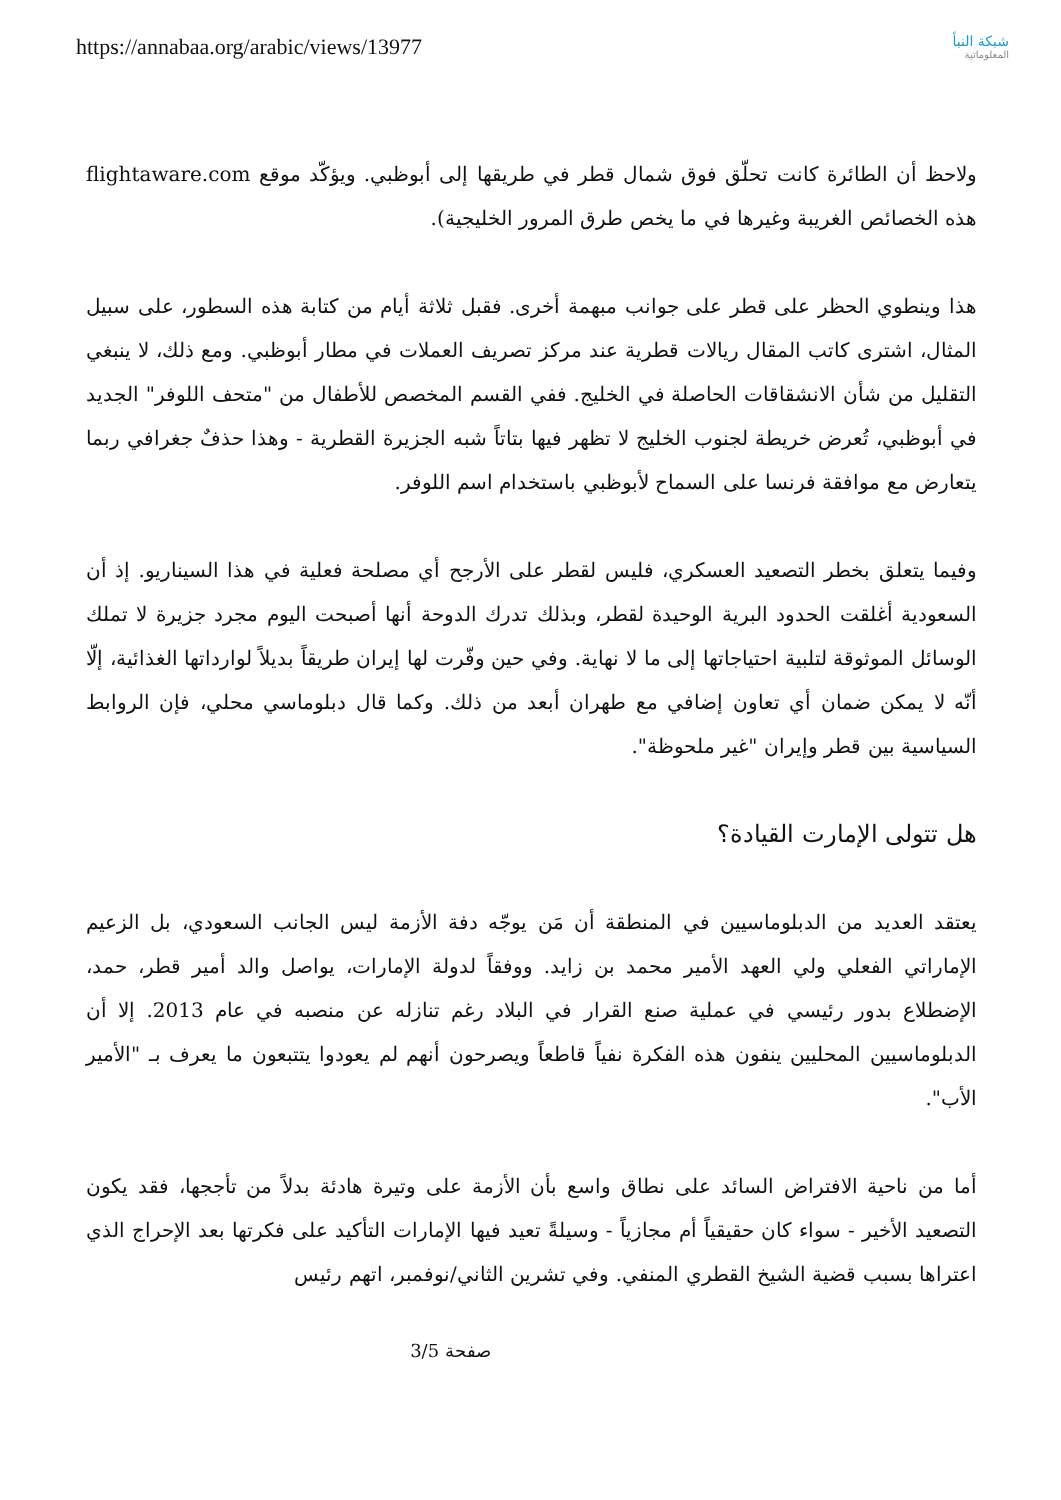https://annabaa.org/arabic/views/13977
شبكة النبأ
المعلوماتية
ولاحظ أن الطائرة كانت تحلّق فوق شمال قطر في طريقها إلى أبوظبي. ويؤكّد موقع flightaware.com هذه الخصائص الغريبة وغيرها في ما يخص طرق المرور الخليجية).
هذا وينطوي الحظر على قطر على جوانب مبهمة أخرى. فقبل ثلاثة أيام من كتابة هذه السطور، على سبيل المثال، اشترى كاتب المقال ريالات قطرية عند مركز تصريف العملات في مطار أبوظبي. ومع ذلك، لا ينبغي التقليل من شأن الانشقاقات الحاصلة في الخليج. ففي القسم المخصص للأطفال من "متحف اللوفر" الجديد في أبوظبي، تُعرض خريطة لجنوب الخليج لا تظهر فيها بتاتاً شبه الجزيرة القطرية - وهذا حذفٌ جغرافي ربما يتعارض مع موافقة فرنسا على السماح لأبوظبي باستخدام اسم اللوفر.
وفيما يتعلق بخطر التصعيد العسكري، فليس لقطر على الأرجح أي مصلحة فعلية في هذا السيناريو. إذ أن السعودية أغلقت الحدود البرية الوحيدة لقطر، وبذلك تدرك الدوحة أنها أصبحت اليوم مجرد جزيرة لا تملك الوسائل الموثوقة لتلبية احتياجاتها إلى ما لا نهاية. وفي حين وفّرت لها إيران طريقاً بديلاً لوارداتها الغذائية، إلّا أنّه لا يمكن ضمان أي تعاون إضافي مع طهران أبعد من ذلك. وكما قال دبلوماسي محلي، فإن الروابط السياسية بين قطر وإيران "غير ملحوظة".
هل تتولى الإمارت القيادة؟
يعتقد العديد من الدبلوماسيين في المنطقة أن مَن يوجّه دفة الأزمة ليس الجانب السعودي، بل الزعيم الإماراتي الفعلي ولي العهد الأمير محمد بن زايد. ووفقاً لدولة الإمارات، يواصل والد أمير قطر، حمد، الإضطلاع بدور رئيسي في عملية صنع القرار في البلاد رغم تنازله عن منصبه في عام 2013. إلا أن الدبلوماسيين المحليين ينفون هذه الفكرة نفياً قاطعاً ويصرحون أنهم لم يعودوا يتتبعون ما يعرف بـ "الأمير الأب".
أما من ناحية الافتراض السائد على نطاق واسع بأن الأزمة على وتيرة هادئة بدلاً من تأججها، فقد يكون التصعيد الأخير - سواء كان حقيقياً أم مجازياً - وسيلةً تعيد فيها الإمارات التأكيد على فكرتها بعد الإحراج الذي اعتراها بسبب قضية الشيخ القطري المنفي. وفي تشرين الثاني/نوفمبر، اتهم رئيس
صفحة 3/5